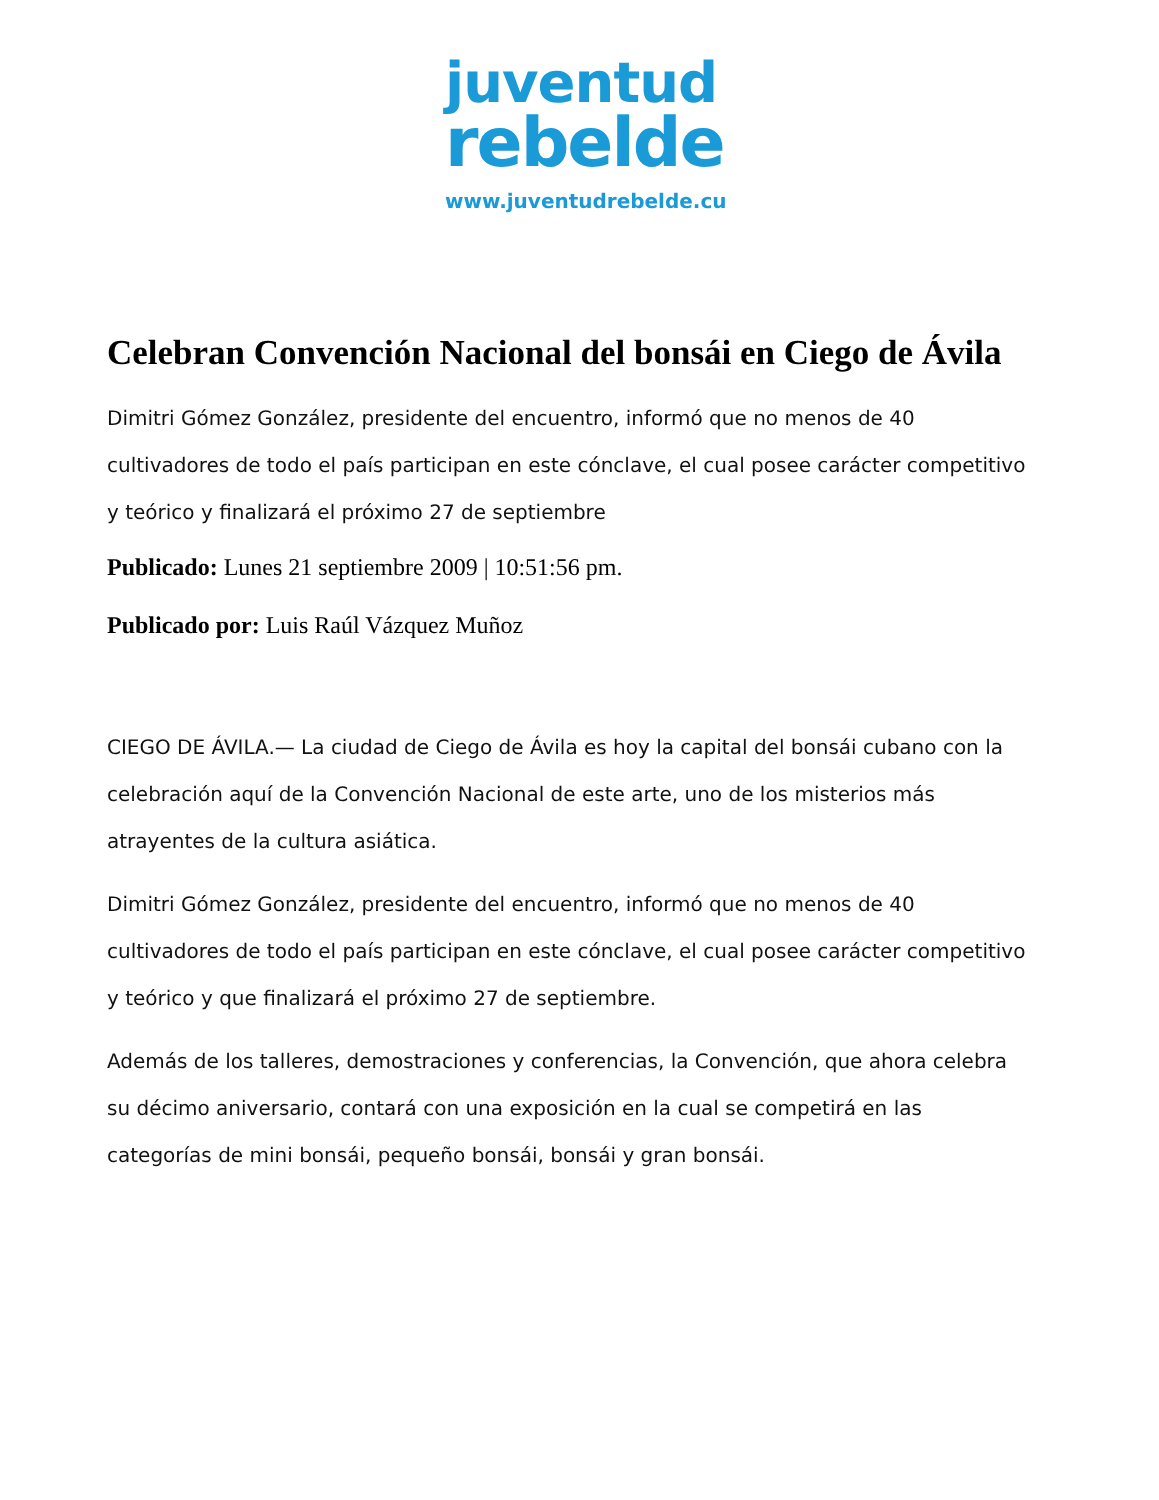juventud
rebelde
www.juventudrebelde.cu
Celebran Convención Nacional del bonsái en Ciego de Ávila
Dimitri Gómez González, presidente del encuentro, informó que no menos de 40 cultivadores de todo el país participan en este cónclave, el cual posee carácter competitivo y teórico y finalizará el próximo 27 de septiembre
Publicado: Lunes 21 septiembre 2009 | 10:51:56 pm.
Publicado por: Luis Raúl Vázquez Muñoz
CIEGO DE ÁVILA.— La ciudad de Ciego de Ávila es hoy la capital del bonsái cubano con la celebración aquí de la Convención Nacional de este arte, uno de los misterios más atrayentes de la cultura asiática.
Dimitri Gómez González, presidente del encuentro, informó que no menos de 40 cultivadores de todo el país participan en este cónclave, el cual posee carácter competitivo y teórico y que finalizará el próximo 27 de septiembre.
Además de los talleres, demostraciones y conferencias, la Convención, que ahora celebra su décimo aniversario, contará con una exposición en la cual se competirá en las categorías de mini bonsái, pequeño bonsái, bonsái y gran bonsái.